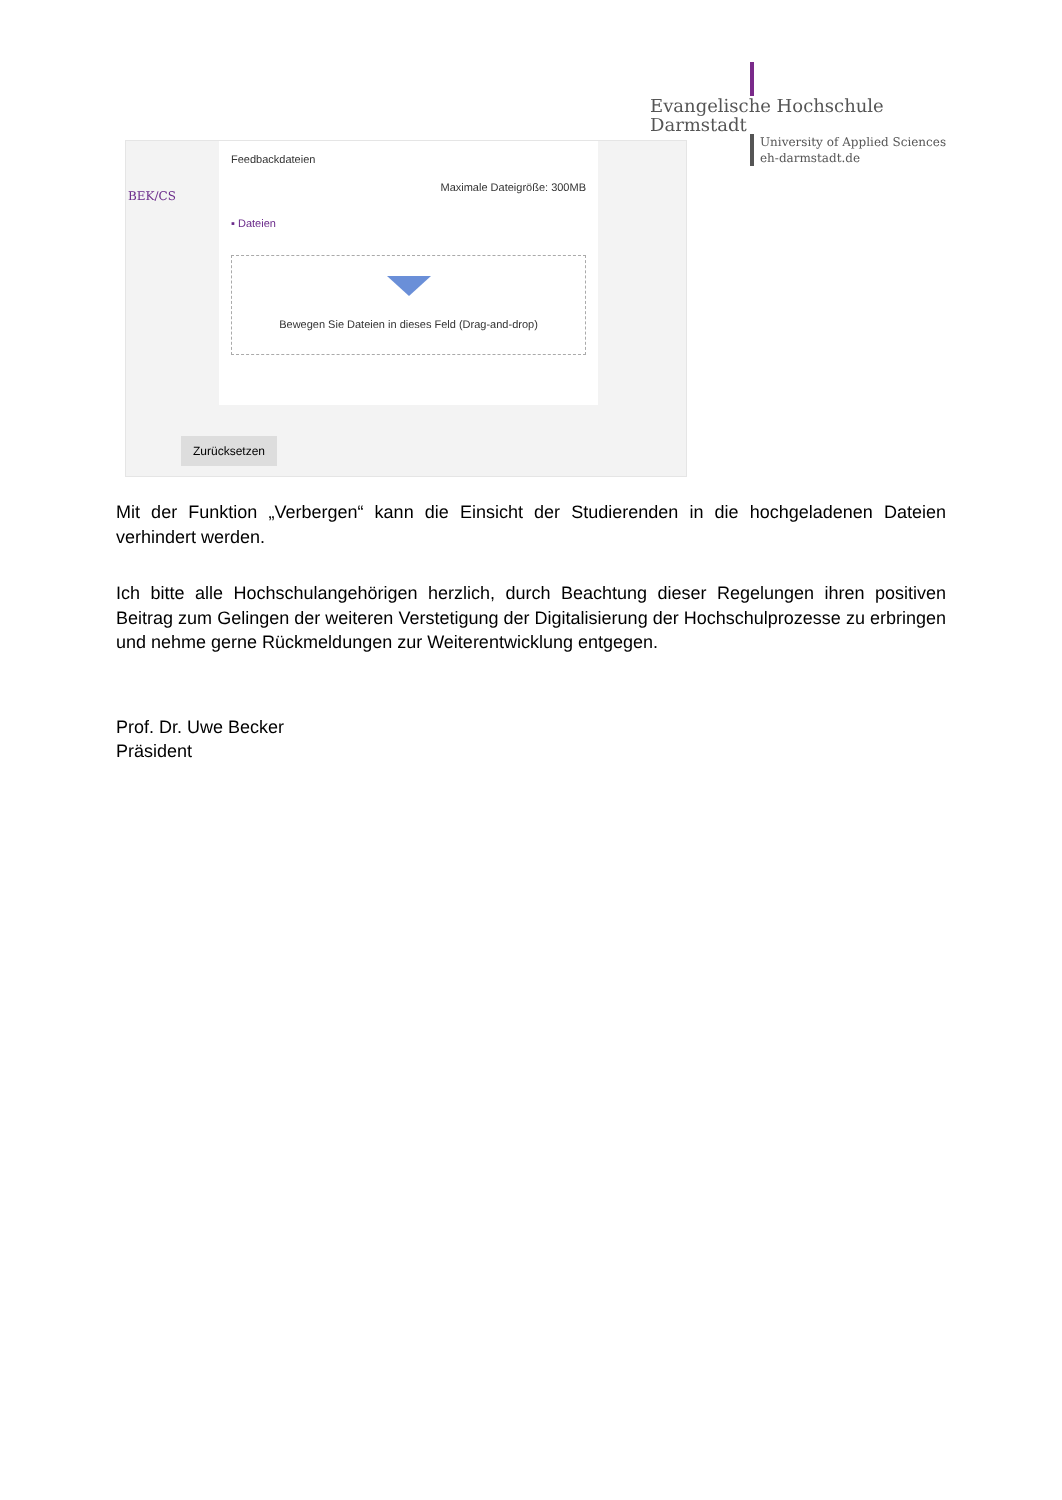Evangelische Hochschule
Darmstadt
University of Applied Sciences
eh-darmstadt.de
BEK/CS
Feedbackdateien
Maximale Dateigröße: 300MB
▪ Dateien
Bewegen Sie Dateien in dieses Feld (Drag-and-drop)
Zurücksetzen
Mit der Funktion „Verbergen“ kann die Einsicht der Studierenden in die hochgeladenen Dateien verhindert werden.
Ich bitte alle Hochschulangehörigen herzlich, durch Beachtung dieser Regelungen ihren positiven Beitrag zum Gelingen der weiteren Verstetigung der Digitalisierung der Hochschulprozesse zu erbringen und nehme gerne Rückmeldungen zur Weiterentwicklung entgegen.
Prof. Dr. Uwe Becker
Präsident